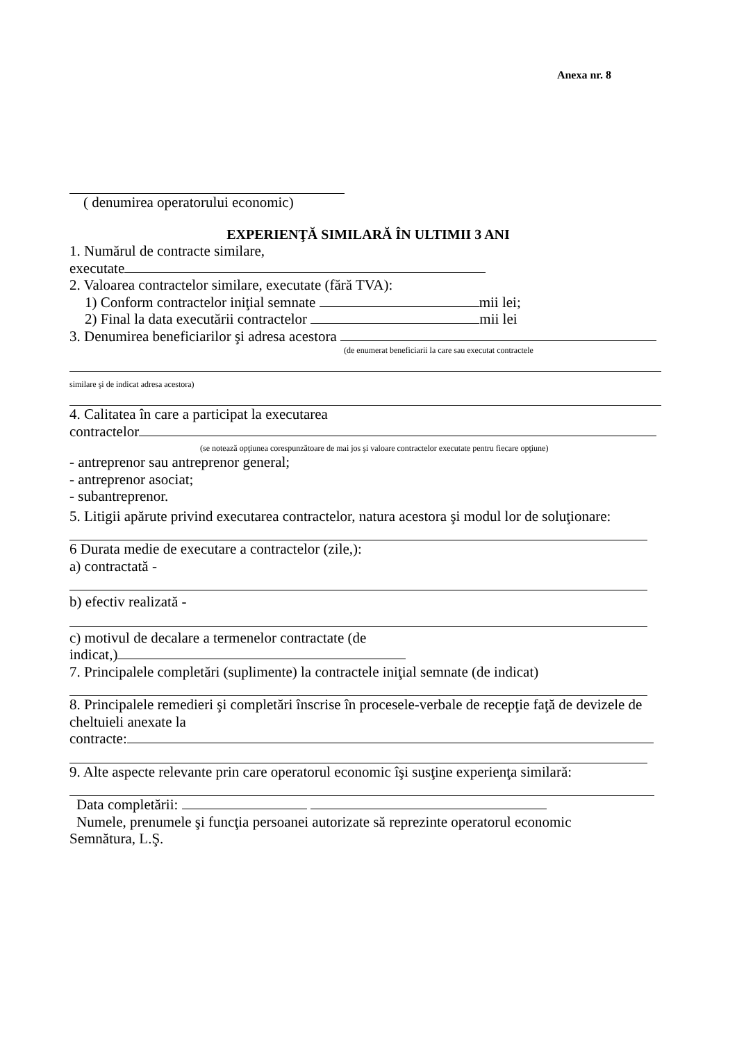Anexa nr. 8
( denumirea operatorului economic)
EXPERIENŢĂ SIMILARĂ ÎN ULTIMII 3 ANI
1. Numărul de contracte similare,
executate
2. Valoarea contractelor similare, executate (fără TVA):
1) Conform contractelor iniţial semnate mii lei;
2) Final la data executării contractelor mii lei
3. Denumirea beneficiarilor şi adresa acestora
(de enumerat beneficiarii la care sau executat contractele
similare şi de indicat adresa acestora)
4. Calitatea în care a participat la executarea
contractelor
(se notează opţiunea corespunzătoare de mai jos şi valoare contractelor executate pentru fiecare opţiune)
- antreprenor sau antreprenor general;
- antreprenor asociat;
- subantreprenor.
5. Litigii apărute privind executarea contractelor, natura acestora şi modul lor de soluţionare:
6 Durata medie de executare a contractelor (zile,):
a) contractată -
b) efectiv realizată -
c) motivul de decalare a termenelor contractate (de
indicat,)
7. Principalele completări (suplimente) la contractele iniţial semnate (de indicat)
8. Principalele remedieri şi completări înscrise în procesele-verbale de recepţie faţă de devizele de cheltuieli anexate la
contracte:
9. Alte aspecte relevante prin care operatorul economic îşi susţine experienţa similară:
Data completării:
Numele, prenumele şi funcţia persoanei autorizate să reprezinte operatorul economic
Semnătura, L.Ş.